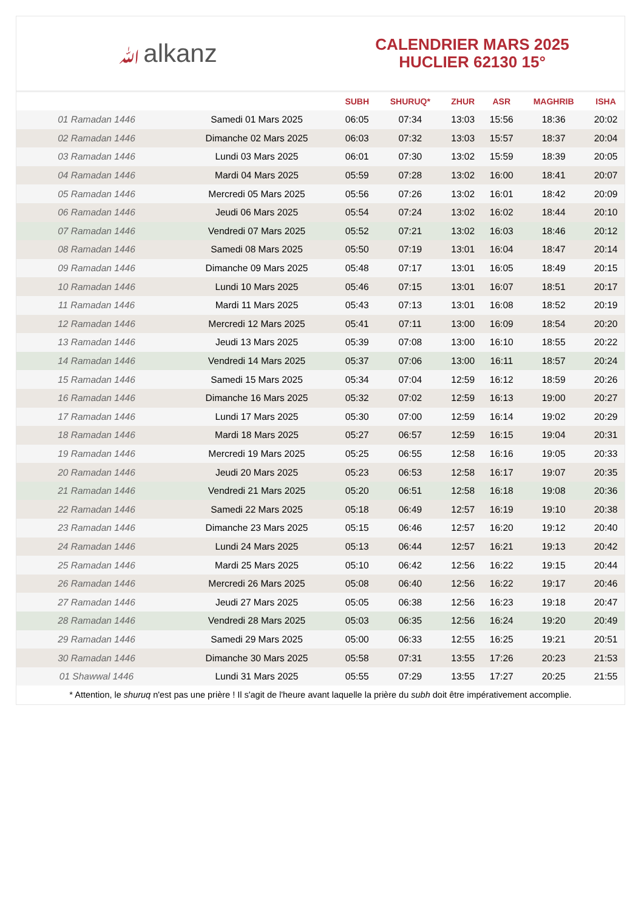ﷲalkanz
CALENDRIER MARS 2025
HUCLIER 62130 15°
| | | SUBH | SHURUQ* | ZHUR | ASR | MAGHRIB | ISHA |
| --- | --- | --- | --- | --- | --- | --- | --- |
| 01 Ramadan 1446 | Samedi 01 Mars 2025 | 06:05 | 07:34 | 13:03 | 15:56 | 18:36 | 20:02 |
| 02 Ramadan 1446 | Dimanche 02 Mars 2025 | 06:03 | 07:32 | 13:03 | 15:57 | 18:37 | 20:04 |
| 03 Ramadan 1446 | Lundi 03 Mars 2025 | 06:01 | 07:30 | 13:02 | 15:59 | 18:39 | 20:05 |
| 04 Ramadan 1446 | Mardi 04 Mars 2025 | 05:59 | 07:28 | 13:02 | 16:00 | 18:41 | 20:07 |
| 05 Ramadan 1446 | Mercredi 05 Mars 2025 | 05:56 | 07:26 | 13:02 | 16:01 | 18:42 | 20:09 |
| 06 Ramadan 1446 | Jeudi 06 Mars 2025 | 05:54 | 07:24 | 13:02 | 16:02 | 18:44 | 20:10 |
| 07 Ramadan 1446 | Vendredi 07 Mars 2025 | 05:52 | 07:21 | 13:02 | 16:03 | 18:46 | 20:12 |
| 08 Ramadan 1446 | Samedi 08 Mars 2025 | 05:50 | 07:19 | 13:01 | 16:04 | 18:47 | 20:14 |
| 09 Ramadan 1446 | Dimanche 09 Mars 2025 | 05:48 | 07:17 | 13:01 | 16:05 | 18:49 | 20:15 |
| 10 Ramadan 1446 | Lundi 10 Mars 2025 | 05:46 | 07:15 | 13:01 | 16:07 | 18:51 | 20:17 |
| 11 Ramadan 1446 | Mardi 11 Mars 2025 | 05:43 | 07:13 | 13:01 | 16:08 | 18:52 | 20:19 |
| 12 Ramadan 1446 | Mercredi 12 Mars 2025 | 05:41 | 07:11 | 13:00 | 16:09 | 18:54 | 20:20 |
| 13 Ramadan 1446 | Jeudi 13 Mars 2025 | 05:39 | 07:08 | 13:00 | 16:10 | 18:55 | 20:22 |
| 14 Ramadan 1446 | Vendredi 14 Mars 2025 | 05:37 | 07:06 | 13:00 | 16:11 | 18:57 | 20:24 |
| 15 Ramadan 1446 | Samedi 15 Mars 2025 | 05:34 | 07:04 | 12:59 | 16:12 | 18:59 | 20:26 |
| 16 Ramadan 1446 | Dimanche 16 Mars 2025 | 05:32 | 07:02 | 12:59 | 16:13 | 19:00 | 20:27 |
| 17 Ramadan 1446 | Lundi 17 Mars 2025 | 05:30 | 07:00 | 12:59 | 16:14 | 19:02 | 20:29 |
| 18 Ramadan 1446 | Mardi 18 Mars 2025 | 05:27 | 06:57 | 12:59 | 16:15 | 19:04 | 20:31 |
| 19 Ramadan 1446 | Mercredi 19 Mars 2025 | 05:25 | 06:55 | 12:58 | 16:16 | 19:05 | 20:33 |
| 20 Ramadan 1446 | Jeudi 20 Mars 2025 | 05:23 | 06:53 | 12:58 | 16:17 | 19:07 | 20:35 |
| 21 Ramadan 1446 | Vendredi 21 Mars 2025 | 05:20 | 06:51 | 12:58 | 16:18 | 19:08 | 20:36 |
| 22 Ramadan 1446 | Samedi 22 Mars 2025 | 05:18 | 06:49 | 12:57 | 16:19 | 19:10 | 20:38 |
| 23 Ramadan 1446 | Dimanche 23 Mars 2025 | 05:15 | 06:46 | 12:57 | 16:20 | 19:12 | 20:40 |
| 24 Ramadan 1446 | Lundi 24 Mars 2025 | 05:13 | 06:44 | 12:57 | 16:21 | 19:13 | 20:42 |
| 25 Ramadan 1446 | Mardi 25 Mars 2025 | 05:10 | 06:42 | 12:56 | 16:22 | 19:15 | 20:44 |
| 26 Ramadan 1446 | Mercredi 26 Mars 2025 | 05:08 | 06:40 | 12:56 | 16:22 | 19:17 | 20:46 |
| 27 Ramadan 1446 | Jeudi 27 Mars 2025 | 05:05 | 06:38 | 12:56 | 16:23 | 19:18 | 20:47 |
| 28 Ramadan 1446 | Vendredi 28 Mars 2025 | 05:03 | 06:35 | 12:56 | 16:24 | 19:20 | 20:49 |
| 29 Ramadan 1446 | Samedi 29 Mars 2025 | 05:00 | 06:33 | 12:55 | 16:25 | 19:21 | 20:51 |
| 30 Ramadan 1446 | Dimanche 30 Mars 2025 | 05:58 | 07:31 | 13:55 | 17:26 | 20:23 | 21:53 |
| 01 Shawwal 1446 | Lundi 31 Mars 2025 | 05:55 | 07:29 | 13:55 | 17:27 | 20:25 | 21:55 |
* Attention, le shuruq n'est pas une prière ! Il s'agit de l'heure avant laquelle la prière du subh doit être impérativement accomplie.